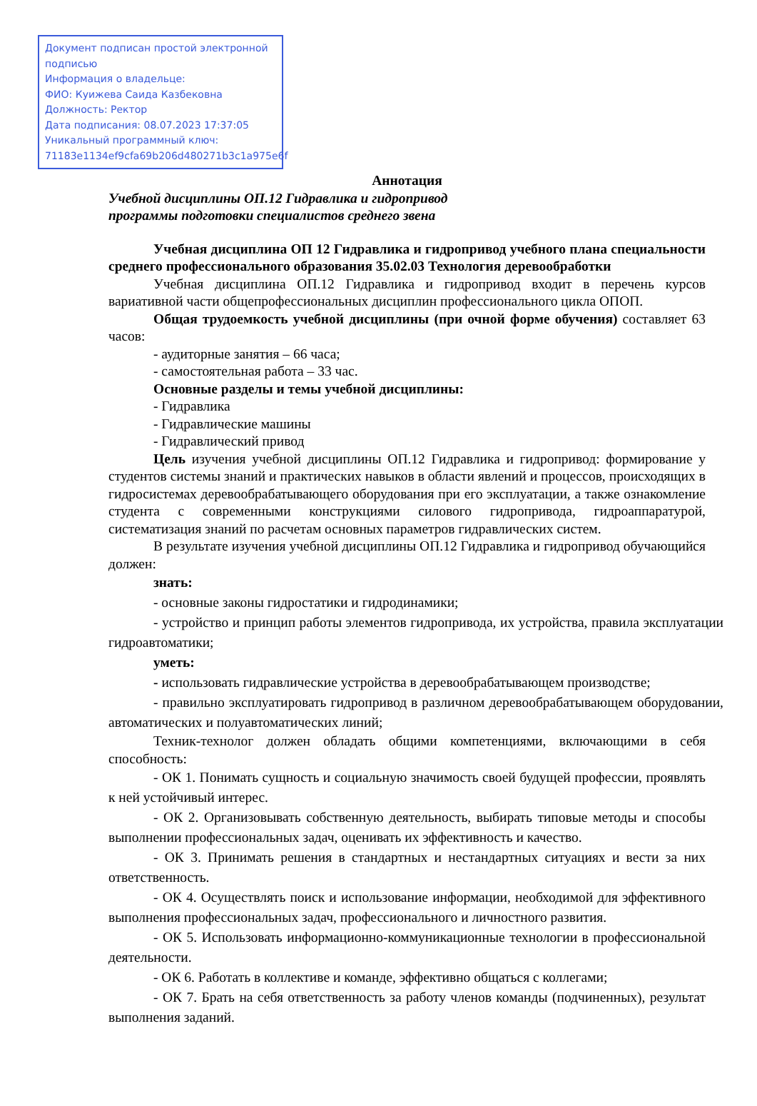Документ подписан простой электронной подписью
Информация о владельце:
ФИО: Куижева Саида Казбековна
Должность: Ректор
Дата подписания: 08.07.2023 17:37:05
Уникальный программный ключ:
71183e1134ef9cfa69b206d480271b3c1a975e6f
Аннотация
Учебной дисциплины ОП.12 Гидравлика и гидропривод
программы подготовки специалистов среднего звена
Учебная дисциплина ОП 12 Гидравлика и гидропривод учебного плана специальности среднего профессионального образования 35.02.03 Технология деревообработки
Учебная дисциплина ОП.12 Гидравлика и гидропривод входит в перечень курсов вариативной части общепрофессиональных дисциплин профессионального цикла ОПОП.
Общая трудоемкость учебной дисциплины (при очной форме обучения) составляет 63 часов:
- аудиторные занятия – 66 часа;
- самостоятельная работа – 33 час.
Основные разделы и темы учебной дисциплины:
- Гидравлика
- Гидравлические машины
- Гидравлический привод
Цель изучения учебной дисциплины ОП.12 Гидравлика и гидропривод: формирование у студентов системы знаний и практических навыков в области явлений и процессов, происходящих в гидросистемах деревообрабатывающего оборудования при его эксплуатации, а также ознакомление студента с современными конструкциями силового гидропривода, гидроаппаратурой, систематизация знаний по расчетам основных параметров гидравлических систем.
В результате изучения учебной дисциплины ОП.12 Гидравлика и гидропривод обучающийся должен:
знать:
- основные законы гидростатики и гидродинамики;
- устройство и принцип работы элементов гидропривода, их устройства, правила эксплуатации гидроавтоматики;
уметь:
- использовать гидравлические устройства в деревообрабатывающем производстве;
- правильно эксплуатировать гидропривод в различном деревообрабатывающем оборудовании, автоматических и полуавтоматических линий;
Техник-технолог должен обладать общими компетенциями, включающими в себя способность:
- ОК 1. Понимать сущность и социальную значимость своей будущей профессии, проявлять к ней устойчивый интерес.
- ОК 2. Организовывать собственную деятельность, выбирать типовые методы и способы выполнении профессиональных задач, оценивать их эффективность и качество.
- ОК 3. Принимать решения в стандартных и нестандартных ситуациях и вести за них ответственность.
- ОК 4. Осуществлять поиск и использование информации, необходимой для эффективного выполнения профессиональных задач, профессионального и личностного развития.
- ОК 5. Использовать информационно-коммуникационные технологии в профессиональной деятельности.
- ОК 6. Работать в коллективе и команде, эффективно общаться с коллегами;
- ОК 7. Брать на себя ответственность за работу членов команды (подчиненных), результат выполнения заданий.